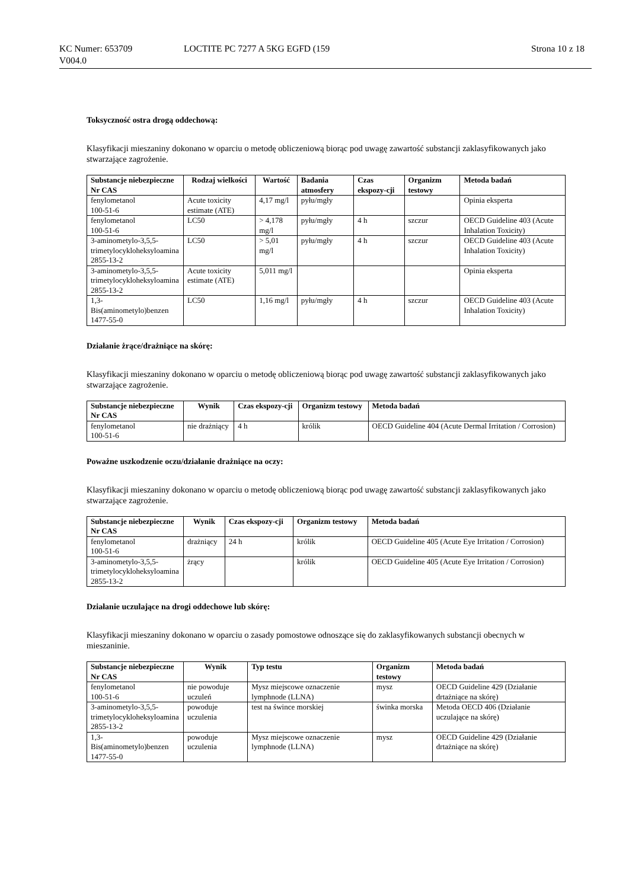KC Numer: 653709 LOCTITE PC 7277 A 5KG EGFD (159 Strona 10 z 18
V004.0
Toksyczność ostra drogą oddechową:
Klasyfikacji mieszaniny dokonano w oparciu o metodę obliczeniową biorąc pod uwagę zawartość substancji zaklasyfikowanych jako stwarzające zagrożenie.
| Substancje niebezpieczne Nr CAS | Rodzaj wielkości | Wartość | Badania atmosfery | Czas ekspozy-cji | Organizm testowy | Metoda badań |
| --- | --- | --- | --- | --- | --- | --- |
| fenylometanol 100-51-6 | Acute toxicity estimate (ATE) | 4,17 mg/l | pyłu/mgły | | | Opinia eksperta |
| fenylometanol 100-51-6 | LC50 | > 4,178 mg/l | pyłu/mgły | 4 h | szczur | OECD Guideline 403 (Acute Inhalation Toxicity) |
| 3-aminometylo-3,5,5-trimetylocykloheksyloamina 2855-13-2 | LC50 | > 5,01 mg/l | pyłu/mgły | 4 h | szczur | OECD Guideline 403 (Acute Inhalation Toxicity) |
| 3-aminometylo-3,5,5-trimetylocykloheksyloamina 2855-13-2 | Acute toxicity estimate (ATE) | 5,011 mg/l | | | | Opinia eksperta |
| 1,3-Bis(aminometylo)benzen 1477-55-0 | LC50 | 1,16 mg/l | pyłu/mgły | 4 h | szczur | OECD Guideline 403 (Acute Inhalation Toxicity) |
Działanie żrące/drażniące na skórę:
Klasyfikacji mieszaniny dokonano w oparciu o metodę obliczeniową biorąc pod uwagę zawartość substancji zaklasyfikowanych jako stwarzające zagrożenie.
| Substancje niebezpieczne Nr CAS | Wynik | Czas ekspozy-cji | Organizm testowy | Metoda badań |
| --- | --- | --- | --- | --- |
| fenylometanol 100-51-6 | nie drażniący | 4 h | królik | OECD Guideline 404 (Acute Dermal Irritation / Corrosion) |
Poważne uszkodzenie oczu/działanie drażniące na oczy:
Klasyfikacji mieszaniny dokonano w oparciu o metodę obliczeniową biorąc pod uwagę zawartość substancji zaklasyfikowanych jako stwarzające zagrożenie.
| Substancje niebezpieczne Nr CAS | Wynik | Czas ekspozy-cji | Organizm testowy | Metoda badań |
| --- | --- | --- | --- | --- |
| fenylometanol 100-51-6 | drażniący | 24 h | królik | OECD Guideline 405 (Acute Eye Irritation / Corrosion) |
| 3-aminometylo-3,5,5-trimetylocykloheksyloamina 2855-13-2 | żrący | | królik | OECD Guideline 405 (Acute Eye Irritation / Corrosion) |
Działanie uczulające na drogi oddechowe lub skórę:
Klasyfikacji mieszaniny dokonano w oparciu o zasady pomostowe odnoszące się do zaklasyfikowanych substancji obecnych w mieszaninie.
| Substancje niebezpieczne Nr CAS | Wynik | Typ testu | Organizm testowy | Metoda badań |
| --- | --- | --- | --- | --- |
| fenylometanol 100-51-6 | nie powoduje uczuleń | Mysz miejscowe oznaczenie lymphnode (LLNA) | mysz | OECD Guideline 429 (Działanie drtażniące na skórę) |
| 3-aminometylo-3,5,5-trimetylocykloheksyloamina 2855-13-2 | powoduje uczulenia | test na śwince morskiej | świnka morska | Metoda OECD 406 (Działanie uczulające na skórę) |
| 1,3-Bis(aminometylo)benzen 1477-55-0 | powoduje uczulenia | Mysz miejscowe oznaczenie lymphnode (LLNA) | mysz | OECD Guideline 429 (Działanie drtażniące na skórę) |